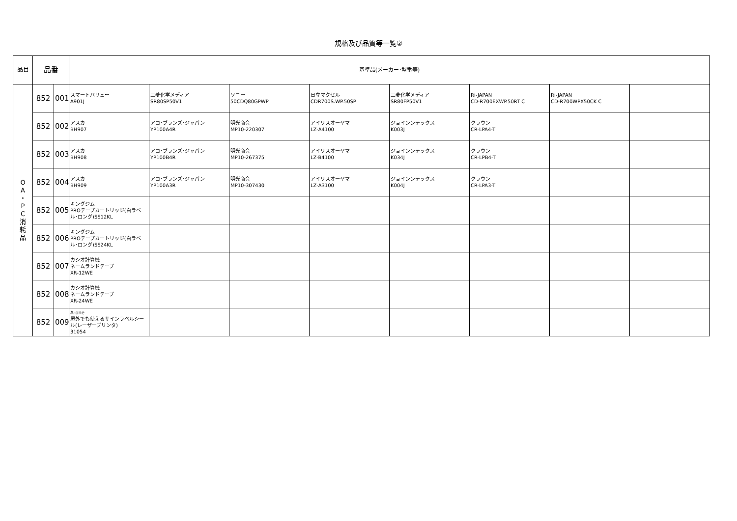規格及び品質等一覧②
| 品目 | 品番 | | 基準品(メーカー･型番等) | | | | | | | |
| --- | --- | --- | --- | --- | --- | --- | --- | --- | --- | --- |
| O A ・ P C 消 耗 品 | 852 | 001 | スマートバリュー A901J | 三菱化学メディア SR80SP50V1 | ソニー 50CDQ80GPWP | 日立マクセル CDR700S.WP.50SP | 三菱化学メディア SR80FP50V1 | Ri-JAPAN CD-R700EXWP.50RT C | Ri-JAPAN CD-R700WPX50CK C | |
| | 852 | 002 | アスカ BH907 | アコ･ブランズ･ジャパン YP100A4R | 明光商会 MP10-220307 | アイリスオーヤマ LZ-A4100 | ジョインンテックス K003J | クラウン CR-LPA4-T | | |
| | 852 | 003 | アスカ BH908 | アコ･ブランズ･ジャパン YP100B4R | 明光商会 MP10-267375 | アイリスオーヤマ LZ-B4100 | ジョインンテックス K034J | クラウン CR-LPB4-T | | |
| | 852 | 004 | アスカ BH909 | アコ･ブランズ･ジャパン YP100A3R | 明光商会 MP10-307430 | アイリスオーヤマ LZ-A3100 | ジョインンテックス K004J | クラウン CR-LPA3-T | | |
| | 852 | 005 | キングジム PROテープカートリッジ(白ラベル･ロング)SS12KL | | | | | | | |
| | 852 | 006 | キングジム PROテープカートリッジ(白ラベル･ロング)SS24KL | | | | | | | |
| | 852 | 007 | カシオ計算機 ネームランドテープ XR-12WE | | | | | | | |
| | 852 | 008 | カシオ計算機 ネームランドテープ XR-24WE | | | | | | | |
| | 852 | 009 | A-one 屋外でも使えるサインラベルシール(レーザープリンタ) 31054 | | | | | | | |